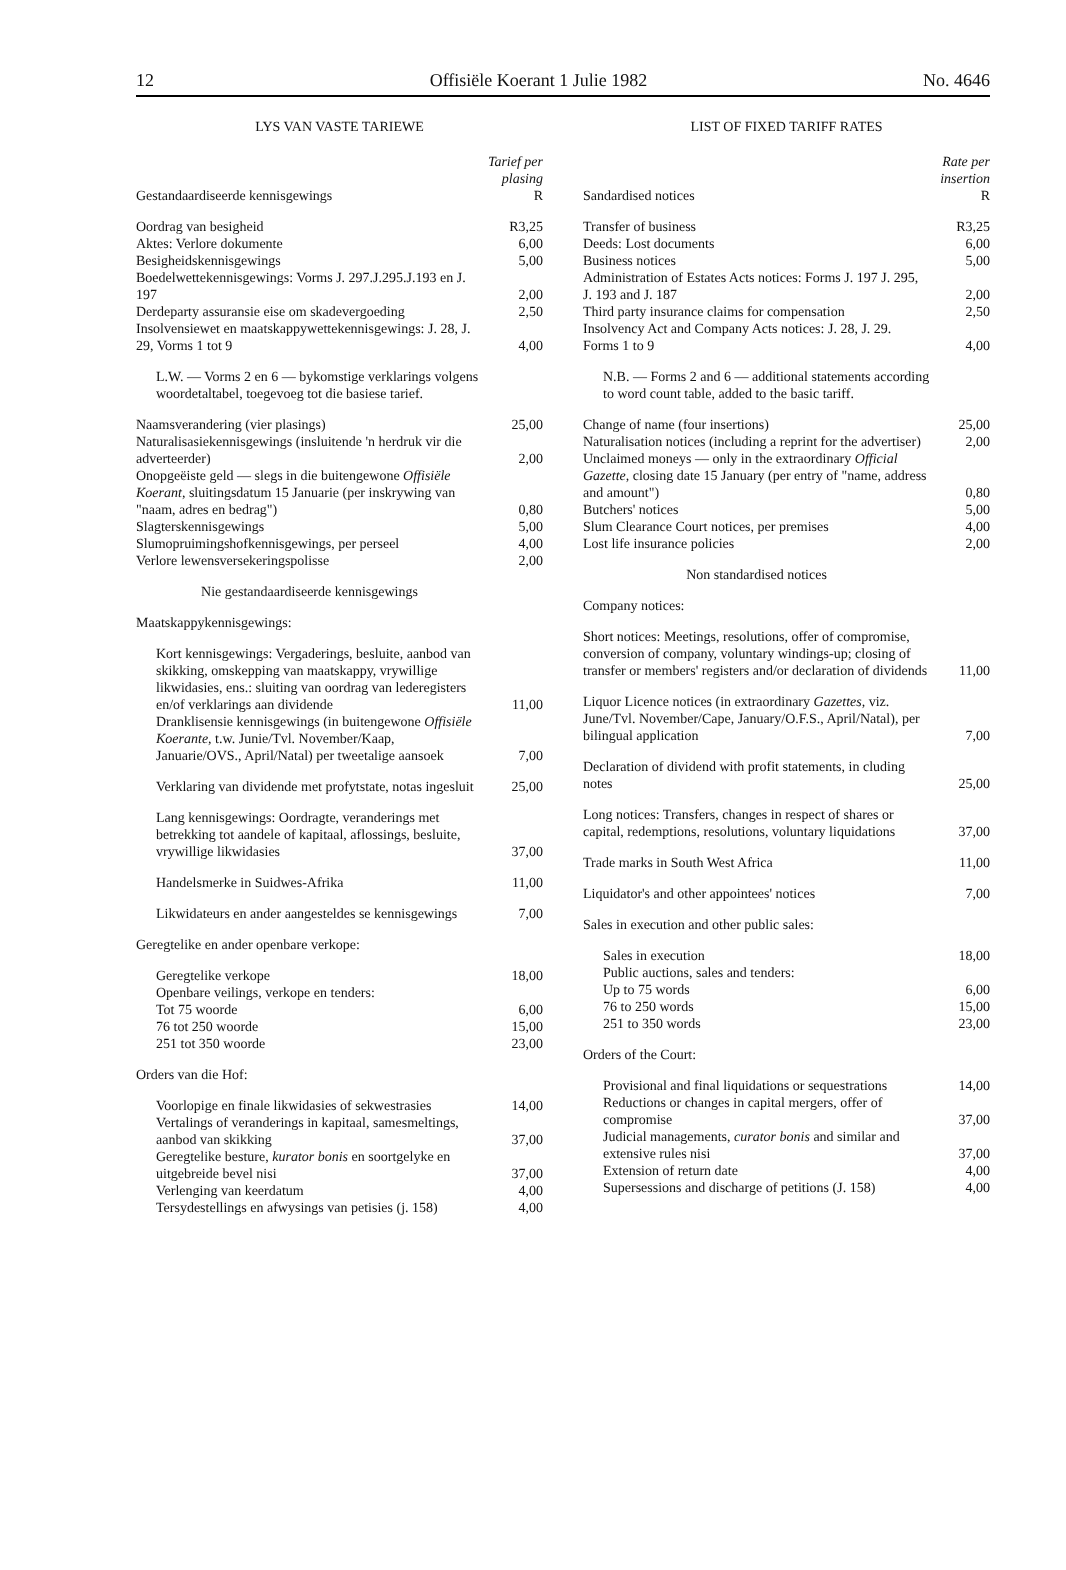12 Offisiële Koerant 1 Julie 1982 No. 4646
LYS VAN VASTE TARIEWE
| Gestandaardiseerde kennisgewings | Tarief per plasing R |
| Oordrag van besigheid | R3,25 |
| Aktes: Verlore dokumente | 6,00 |
| Besigheidskennisgewings | 5,00 |
| Boedelwettekennisgewings: Vorms J. 297.J.295.J.193 en J. 197 | 2,00 |
| Derdeparty assuransie eise om skadevergoeding | 2,50 |
| Insolvensiewet en maatskappywettekennisgewings: J. 28, J. 29, Vorms 1 tot 9 | 4,00 |
| L.W. — Vorms 2 en 6 — bykomstige verklarings volgens woordetaltabel, toegevoeg tot die basiese tarief. | |
| Naamsverandering (vier plasings) | 25,00 |
| Naturalisasiekennisgewings (insluitende 'n herdruk vir die adverteerder) | 2,00 |
| Onopgeëiste geld — slegs in die buitengewone Offisiële Koerant, sluitingsdatum 15 Januarie (per inskrywing van "naam, adres en bedrag") | 0,80 |
| Slagterskennisgewings | 5,00 |
| Slumopruimingshofkennisgewings, per perseel | 4,00 |
| Verlore lewensversekeringspolisse | 2,00 |
| Nie gestandaardiseerde kennisgewings | |
| Maatskappykennisgewings: | |
| Kort kennisgewings: Vergaderings, besluite, aanbod van skikking, omskepping van maatskappy, vrywillige likwidasies, ens.: sluiting van oordrag van lederegisters en/of verklarings aan dividende | 11,00 |
| Dranklisensie kennisgewings (in buitengewone Offisiële Koerante, t.w. Junie/Tvl. November/Kaap, Januarie/OVS., April/Natal) per tweetalige aansoek | 7,00 |
| Verklaring van dividende met profytstate, notas ingesluit | 25,00 |
| Lang kennisgewings: Oordragte, veranderings met betrekking tot aandele of kapitaal, aflossings, besluite, vrywillige likwidasies | 37,00 |
| Handelsmerke in Suidwes-Afrika | 11,00 |
| Likwidateurs en ander aangesteldes se kennisgewings | 7,00 |
| Geregtelike en ander openbare verkope: | |
| Geregtelike verkope | 18,00 |
| Openbare veilings, verkope en tenders: | |
| Tot 75 woorde | 6,00 |
| 76 tot 250 woorde | 15,00 |
| 251 tot 350 woorde | 23,00 |
| Orders van die Hof: | |
| Voorlopige en finale likwidasies of sekwestrasies | 14,00 |
| Vertalings of veranderings in kapitaal, samesmeltings, aanbod van skikking | 37,00 |
| Geregtelike besture, kurator bonis en soortgelyke en uitgebreide bevel nisi | 37,00 |
| Verlenging van keerdatum | 4,00 |
| Tersydestellings en afwysings van petisies (j. 158) | 4,00 |
LIST OF FIXED TARIFF RATES
| Sandardised notices | Rate per insertion R |
| Transfer of business | R3,25 |
| Deeds: Lost documents | 6,00 |
| Business notices | 5,00 |
| Administration of Estates Acts notices: Forms J. 197 J. 295, J. 193 and J. 187 | 2,00 |
| Third party insurance claims for compensation | 2,50 |
| Insolvency Act and Company Acts notices: J. 28, J. 29. Forms 1 to 9 | 4,00 |
| N.B. — Forms 2 and 6 — additional statements according to word count table, added to the basic tariff. | |
| Change of name (four insertions) | 25,00 |
| Naturalisation notices (including a reprint for the advertiser) | 2,00 |
| Unclaimed moneys — only in the extraordinary Official Gazette, closing date 15 January (per entry of "name, address and amount") | 0,80 |
| Butchers' notices | 5,00 |
| Slum Clearance Court notices, per premises | 4,00 |
| Lost life insurance policies | 2,00 |
| Non standardised notices | |
| Company notices: | |
| Short notices: Meetings, resolutions, offer of compromise, conversion of company, voluntary windings-up; closing of transfer or members' registers and/or declaration of dividends | 11,00 |
| Liquor Licence notices (in extraordinary Gazettes, viz. June/Tvl. November/Cape, January/O.F.S., April/Natal), per bilingual application | 7,00 |
| Declaration of dividend with profit statements, in cluding notes | 25,00 |
| Long notices: Transfers, changes in respect of shares or capital, redemptions, resolutions, voluntary liquidations | 37,00 |
| Trade marks in South West Africa | 11,00 |
| Liquidator's and other appointees' notices | 7,00 |
| Sales in execution and other public sales: | |
| Sales in execution | 18,00 |
| Public auctions, sales and tenders: | |
| Up to 75 words | 6,00 |
| 76 to 250 words | 15,00 |
| 251 to 350 words | 23,00 |
| Orders of the Court: | |
| Provisional and final liquidations or sequestrations | 14,00 |
| Reductions or changes in capital mergers, offer of compromise | 37,00 |
| Judicial managements, curator bonis and similar and extensive rules nisi | 37,00 |
| Extension of return date | 4,00 |
| Supersessions and discharge of petitions (J. 158) | 4,00 |